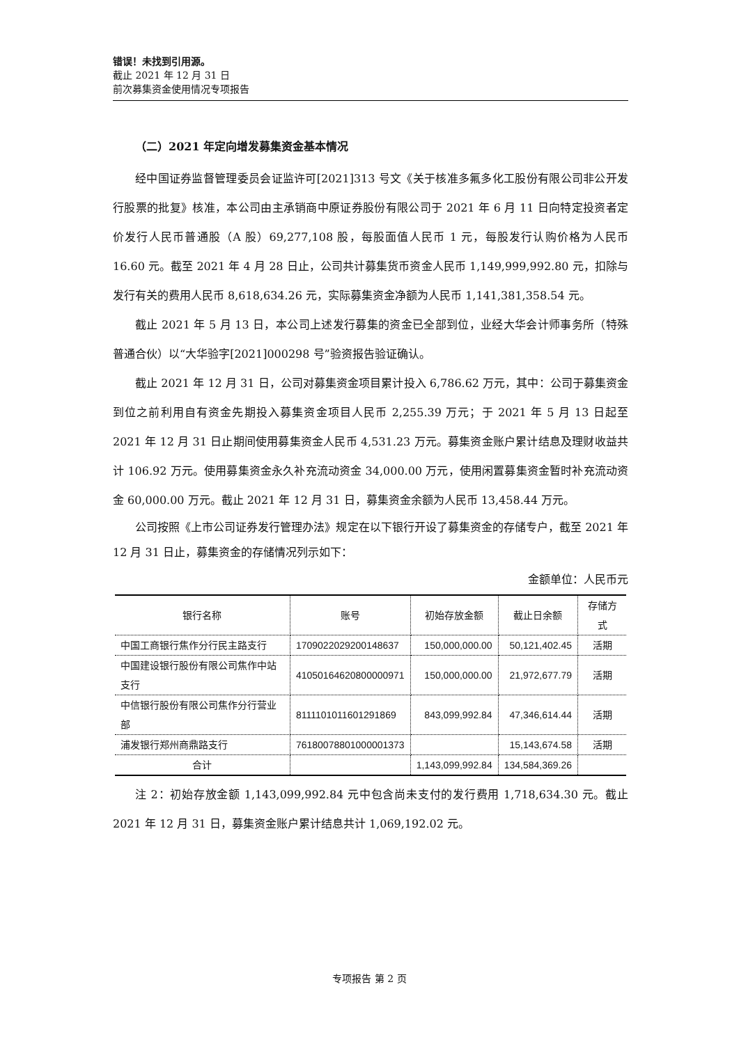错误！未找到引用源。
截止 2021 年 12 月 31 日
前次募集资金使用情况专项报告
（二）2021 年定向增发募集资金基本情况
经中国证券监督管理委员会证监许可[2021]313 号文《关于核准多氟多化工股份有限公司非公开发行股票的批复》核准，本公司由主承销商中原证券股份有限公司于 2021 年 6 月 11 日向特定投资者定价发行人民币普通股（A 股）69,277,108 股，每股面值人民币 1 元，每股发行认购价格为人民币 16.60 元。截至 2021 年 4 月 28 日止，公司共计募集货币资金人民币 1,149,999,992.80 元，扣除与发行有关的费用人民币 8,618,634.26 元，实际募集资金净额为人民币 1,141,381,358.54 元。
截止 2021 年 5 月 13 日，本公司上述发行募集的资金已全部到位，业经大华会计师事务所（特殊普通合伙）以“大华验字[2021]000298 号”验资报告验证确认。
截止 2021 年 12 月 31 日，公司对募集资金项目累计投入 6,786.62 万元，其中：公司于募集资金到位之前利用自有资金先期投入募集资金项目人民币 2,255.39 万元；于 2021 年 5 月 13 日起至 2021 年 12 月 31 日止期间使用募集资金人民币 4,531.23 万元。募集资金账户累计结息及理财收益共计 106.92 万元。使用募集资金永久补充流动资金 34,000.00 万元，使用闲置募集资金暂时补充流动资金 60,000.00 万元。截止 2021 年 12 月 31 日，募集资金余额为人民币 13,458.44 万元。
公司按照《上市公司证券发行管理办法》规定在以下银行开设了募集资金的存储专户，截至 2021 年 12 月 31 日止，募集资金的存储情况列示如下：
金额单位：人民币元
| 银行名称 | 账号 | 初始存放金额 | 截止日余额 | 存储方式 |
| --- | --- | --- | --- | --- |
| 中国工商银行焦作分行民主路支行 | 1709022029200148637 | 150,000,000.00 | 50,121,402.45 | 活期 |
| 中国建设银行股份有限公司焦作中站支行 | 41050164620800000971 | 150,000,000.00 | 21,972,677.79 | 活期 |
| 中信银行股份有限公司焦作分行营业部 | 8111101011601291869 | 843,099,992.84 | 47,346,614.44 | 活期 |
| 浦发银行郑州商鼎路支行 | 76180078801000001373 | | 15,143,674.58 | 活期 |
| 合计 | | 1,143,099,992.84 | 134,584,369.26 | |
注 2：初始存放金额 1,143,099,992.84 元中包含尚未支付的发行费用 1,718,634.30 元。截止 2021 年 12 月 31 日，募集资金账户累计结息共计 1,069,192.02 元。
专项报告 第 2 页